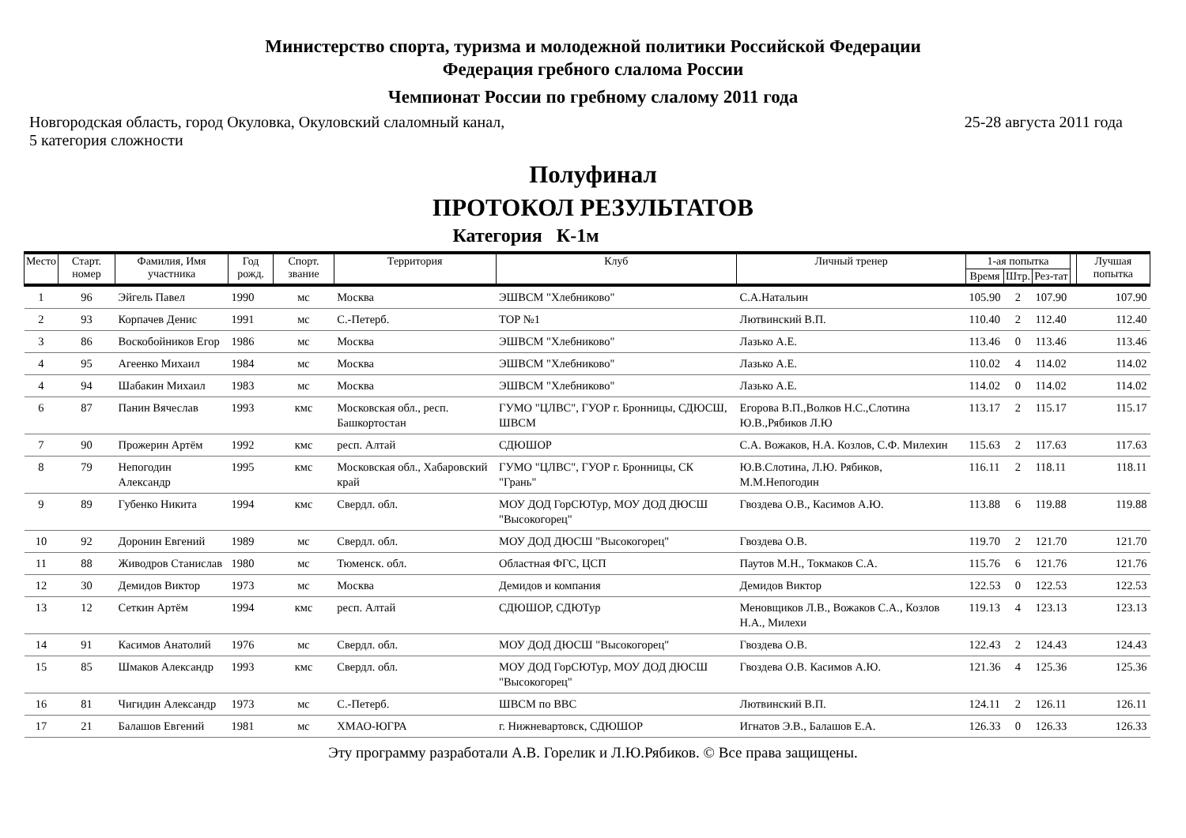Министерство спорта, туризма и молодежной политики Российской Федерации
Федерация гребного слалома России
Чемпионат России по гребному слалому 2011 года
Новгородская область, город Окуловка, Окуловский слаломный канал,
5 категория сложности
25-28 августа 2011 года
Полуфинал
ПРОТОКОЛ РЕЗУЛЬТАТОВ
Категория К-1м
| Место | Старт. номер | Фамилия, Имя участника | Год рожд. | Спорт. звание | Территория | Клуб | Личный тренер | 1-ая попытка | | | | Лучшая попытка |
| --- | --- | --- | --- | --- | --- | --- | --- | --- | --- | --- | --- | --- |
| | | | | | | | | Время | Штр. | Рез-тат | | |
| 1 | 96 | Эйгель Павел | 1990 | мс | Москва | ЭШВСМ "Хлебниково" | С.А.Натальин | 105.90 | 2 | 107.90 | | 107.90 |
| 2 | 93 | Корпачев Денис | 1991 | мс | С.-Петерб. | ТОР №1 | Лютвинский В.П. | 110.40 | 2 | 112.40 | | 112.40 |
| 3 | 86 | Воскобойников Егор | 1986 | мс | Москва | ЭШВСМ "Хлебниково" | Лазько А.Е. | 113.46 | 0 | 113.46 | | 113.46 |
| 4 | 95 | Агеенко Михаил | 1984 | мс | Москва | ЭШВСМ "Хлебниково" | Лазько А.Е. | 110.02 | 4 | 114.02 | | 114.02 |
| 4 | 94 | Шабакин Михаил | 1983 | мс | Москва | ЭШВСМ "Хлебниково" | Лазько А.Е. | 114.02 | 0 | 114.02 | | 114.02 |
| 6 | 87 | Панин Вячеслав | 1993 | кмс | Московская обл., респ. Башкортостан | ГУМО "ЦЛВС", ГУОР г. Бронницы, СДЮСШ, ШВСМ | Егорова В.П.,Волков Н.С.,Слотина Ю.В.,Рябиков Л.Ю | 113.17 | 2 | 115.17 | | 115.17 |
| 7 | 90 | Прожерин Артём | 1992 | кмс | респ. Алтай | СДЮШОР | С.А. Вожаков, Н.А. Козлов, С.Ф. Милехин | 115.63 | 2 | 117.63 | | 117.63 |
| 8 | 79 | Непогодин Александр | 1995 | кмс | Московская обл., Хабаровский край | ГУМО "ЦЛВС", ГУОР г. Бронницы, СК "Грань" | Ю.В.Слотина, Л.Ю. Рябиков, М.М.Непогодин | 116.11 | 2 | 118.11 | | 118.11 |
| 9 | 89 | Губенко Никита | 1994 | кмс | Свердл. обл. | МОУ ДОД ГорСЮТур, МОУ ДОД ДЮСШ "Высокогорец" | Гвоздева О.В., Касимов А.Ю. | 113.88 | 6 | 119.88 | | 119.88 |
| 10 | 92 | Доронин Евгений | 1989 | мс | Свердл. обл. | МОУ ДОД ДЮСШ "Высокогорец" | Гвоздева О.В. | 119.70 | 2 | 121.70 | | 121.70 |
| 11 | 88 | Живодров Станислав | 1980 | мс | Тюменск. обл. | Областная ФГС, ЦСП | Паутов М.Н., Токмаков С.А. | 115.76 | 6 | 121.76 | | 121.76 |
| 12 | 30 | Демидов Виктор | 1973 | мс | Москва | Демидов и компания | Демидов Виктор | 122.53 | 0 | 122.53 | | 122.53 |
| 13 | 12 | Сеткин Артём | 1994 | кмс | респ. Алтай | СДЮШОР, СДЮТур | Меновщиков Л.В., Вожаков С.А., Козлов Н.А., Милехи | 119.13 | 4 | 123.13 | | 123.13 |
| 14 | 91 | Касимов Анатолий | 1976 | мс | Свердл. обл. | МОУ ДОД ДЮСШ "Высокогорец" | Гвоздева О.В. | 122.43 | 2 | 124.43 | | 124.43 |
| 15 | 85 | Шмаков Александр | 1993 | кмс | Свердл. обл. | МОУ ДОД ГорСЮТур, МОУ ДОД ДЮСШ "Высокогорец" | Гвоздева О.В. Касимов А.Ю. | 121.36 | 4 | 125.36 | | 125.36 |
| 16 | 81 | Чигидин Александр | 1973 | мс | С.-Петерб. | ШВСМ по ВВС | Лютвинский В.П. | 124.11 | 2 | 126.11 | | 126.11 |
| 17 | 21 | Балашов Евгений | 1981 | мс | ХМАО-ЮГРА | г. Нижневартовск, СДЮШОР | Игнатов Э.В., Балашов Е.А. | 126.33 | 0 | 126.33 | | 126.33 |
Эту программу разработали А.В. Горелик и Л.Ю.Рябиков. © Все права защищены.